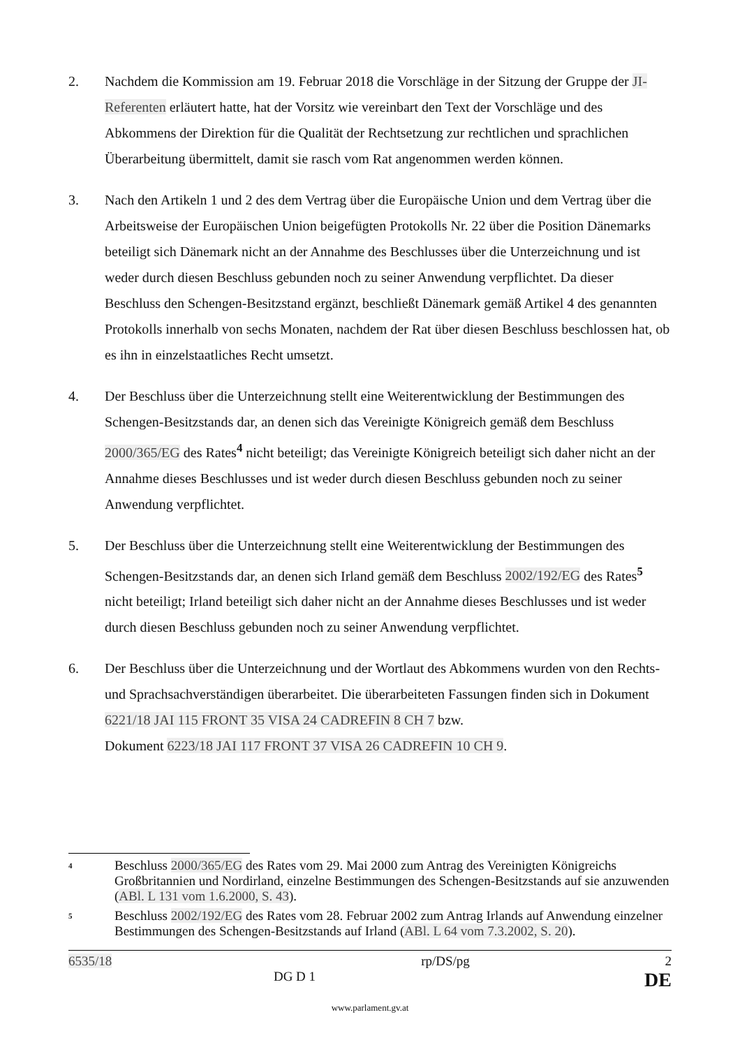2. Nachdem die Kommission am 19. Februar 2018 die Vorschläge in der Sitzung der Gruppe der JI-Referenten erläutert hatte, hat der Vorsitz wie vereinbart den Text der Vorschläge und des Abkommens der Direktion für die Qualität der Rechtsetzung zur rechtlichen und sprachlichen Überarbeitung übermittelt, damit sie rasch vom Rat angenommen werden können.
3. Nach den Artikeln 1 und 2 des dem Vertrag über die Europäische Union und dem Vertrag über die Arbeitsweise der Europäischen Union beigefügten Protokolls Nr. 22 über die Position Dänemarks beteiligt sich Dänemark nicht an der Annahme des Beschlusses über die Unterzeichnung und ist weder durch diesen Beschluss gebunden noch zu seiner Anwendung verpflichtet. Da dieser Beschluss den Schengen-Besitzstand ergänzt, beschließt Dänemark gemäß Artikel 4 des genannten Protokolls innerhalb von sechs Monaten, nachdem der Rat über diesen Beschluss beschlossen hat, ob es ihn in einzelstaatliches Recht umsetzt.
4. Der Beschluss über die Unterzeichnung stellt eine Weiterentwicklung der Bestimmungen des Schengen-Besitzstands dar, an denen sich das Vereinigte Königreich gemäß dem Beschluss 2000/365/EG des Rates<sup>4</sup> nicht beteiligt; das Vereinigte Königreich beteiligt sich daher nicht an der Annahme dieses Beschlusses und ist weder durch diesen Beschluss gebunden noch zu seiner Anwendung verpflichtet.
5. Der Beschluss über die Unterzeichnung stellt eine Weiterentwicklung der Bestimmungen des Schengen-Besitzstands dar, an denen sich Irland gemäß dem Beschluss 2002/192/EG des Rates<sup>5</sup> nicht beteiligt; Irland beteiligt sich daher nicht an der Annahme dieses Beschlusses und ist weder durch diesen Beschluss gebunden noch zu seiner Anwendung verpflichtet.
6. Der Beschluss über die Unterzeichnung und der Wortlaut des Abkommens wurden von den Rechts- und Sprachsachverständigen überarbeitet. Die überarbeiteten Fassungen finden sich in Dokument 6221/18 JAI 115 FRONT 35 VISA 24 CADREFIN 8 CH 7 bzw.
Dokument 6223/18 JAI 117 FRONT 37 VISA 26 CADREFIN 10 CH 9.
4
Beschluss 2000/365/EG des Rates vom 29. Mai 2000 zum Antrag des Vereinigten Königreichs Großbritannien und Nordirland, einzelne Bestimmungen des Schengen-Besitzstands auf sie anzuwenden (ABl. L 131 vom 1.6.2000, S. 43).
5
Beschluss 2002/192/EG des Rates vom 28. Februar 2002 zum Antrag Irlands auf Anwendung einzelner Bestimmungen des Schengen-Besitzstands auf Irland (ABl. L 64 vom 7.3.2002, S. 20).
6535/18
DG D 1 rp/DS/pg 2
DE
www.parlament.gv.at